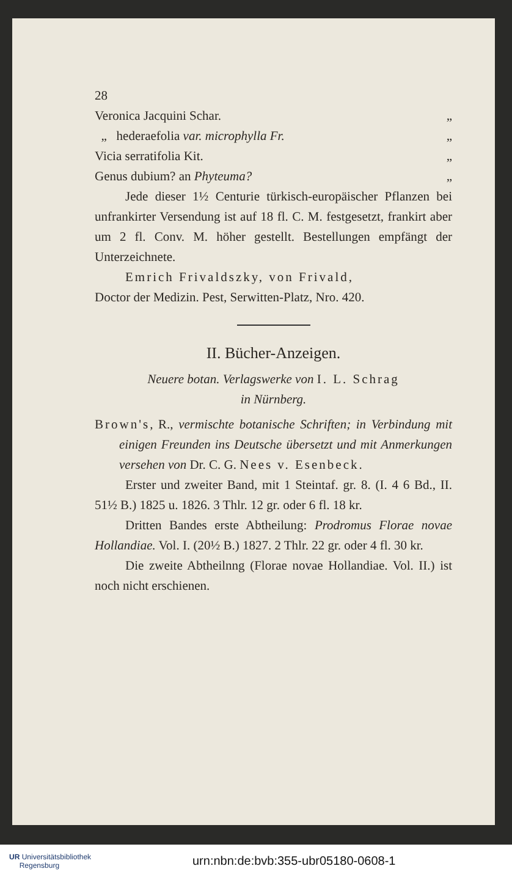28
Veronica Jacquini Schar. „
„ hederaefolia var. microphylla Fr. „
Vicia serratifolia Kit. „
Genus dubium? an Phyteuma? „
Jede dieser 1½ Centurie türkisch-europäischer Pflanzen bei unfrankirter Versendung ist auf 18 fl. C. M. festgesetzt, frankirt aber um 2 fl. Conv. M. höher gestellt. Bestellungen empfängt der Unterzeichnete.
Emrich Frivaldszky, von Frivald,
Doctor der Medizin. Pest, Serwitten-Platz, Nro. 420.
II. Bücher-Anzeigen.
Neuere botan. Verlagswerke von I. L. Schrag
in Nürnberg.
Brown's, R., vermischte botanische Schriften; in Verbindung mit einigen Freunden ins Deutsche übersetzt und mit Anmerkungen versehen von Dr. C. G. Nees v. Esenbeck.
Erster und zweiter Band, mit 1 Steintaf. gr. 8. (I. 4 6 Bd., II. 51½ B.) 1825 u. 1826. 3 Thlr. 12 gr. oder 6 fl. 18 kr.
Dritten Bandes erste Abtheilung: Prodromus Florae novae Hollandiae. Vol. I. (20½ B.) 1827. 2 Thlr. 22 gr. oder 4 fl. 30 kr.
Die zweite Abtheilnng (Florae novae Hollandiae. Vol. II.) ist noch nicht erschienen.
UR Universitätsbibliothek
Regensburg
urn:nbn:de:bvb:355-ubr05180-0608-1